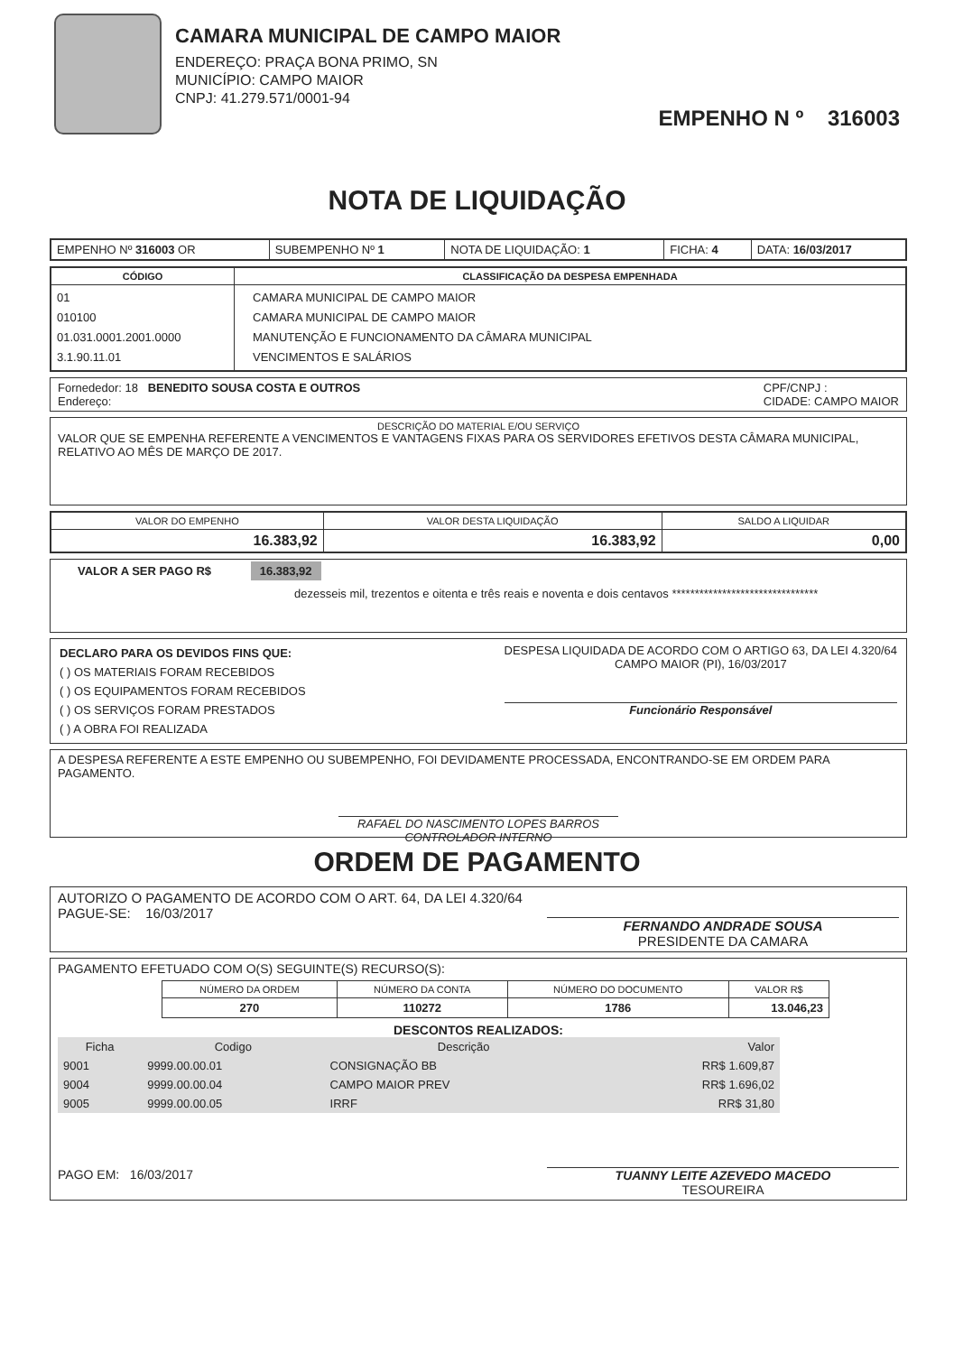CAMARA MUNICIPAL DE CAMPO MAIOR
ENDEREÇO: PRAÇA BONA PRIMO, SN
MUNICÍPIO: CAMPO MAIOR
CNPJ: 41.279.571/0001-94
EMPENHO N º 316003
NOTA DE LIQUIDAÇÃO
| EMPENHO Nº 316003 OR | SUBEMPENHO Nº 1 | NOTA DE LIQUIDAÇÃO: 1 | FICHA: 4 | DATA: 16/03/2017 |
| CÓDIGO | CLASSIFICAÇÃO DA DESPESA EMPENHADA |
| --- | --- |
| 01 010100 01.031.0001.2001.0000 3.1.90.11.01 | CAMARA MUNICIPAL DE CAMPO MAIOR CAMARA MUNICIPAL DE CAMPO MAIOR MANUTENÇÃO E FUNCIONAMENTO DA CÂMARA MUNICIPAL VENCIMENTOS E SALÁRIOS |
Fornededor: 18 BENEDITO SOUSA COSTA E OUTROS
Endereço:
CPF/CNPJ :
CIDADE: CAMPO MAIOR
DESCRIÇÃO DO MATERIAL E/OU SERVIÇO
VALOR QUE SE EMPENHA REFERENTE A VENCIMENTOS E VANTAGENS FIXAS PARA OS SERVIDORES EFETIVOS DESTA CÂMARA MUNICIPAL, RELATIVO AO MÊS DE MARÇO DE 2017.
| VALOR DO EMPENHO | VALOR DESTA LIQUIDAÇÃO | SALDO A LIQUIDAR |
| --- | --- | --- |
| 16.383,92 | 16.383,92 | 0,00 |
VALOR A SER PAGO R$ 16.383,92
dezesseis mil, trezentos e oitenta e três reais e noventa e dois centavos ********************************
DECLARO PARA OS DEVIDOS FINS QUE:
( ) OS MATERIAIS FORAM RECEBIDOS
( ) OS EQUIPAMENTOS FORAM RECEBIDOS
( ) OS SERVIÇOS FORAM PRESTADOS
( ) A OBRA FOI REALIZADA
DESPESA LIQUIDADA DE ACORDO COM O ARTIGO 63, DA LEI 4.320/64
CAMPO MAIOR (PI), 16/03/2017
Funcionário Responsável
A DESPESA REFERENTE A ESTE EMPENHO OU SUBEMPENHO, FOI DEVIDAMENTE PROCESSADA, ENCONTRANDO-SE EM ORDEM PARA PAGAMENTO.
RAFAEL DO NASCIMENTO LOPES BARROS
CONTROLADOR INTERNO
ORDEM DE PAGAMENTO
AUTORIZO O PAGAMENTO DE ACORDO COM O ART. 64, DA LEI 4.320/64
PAGUE-SE: 16/03/2017
FERNANDO ANDRADE SOUSA
PRESIDENTE DA CAMARA
PAGAMENTO EFETUADO COM O(S) SEGUINTE(S) RECURSO(S):
| NÚMERO DA ORDEM | NÚMERO DA CONTA | NÚMERO DO DOCUMENTO | VALOR R$ |
| --- | --- | --- | --- |
| 270 | 110272 | 1786 | 13.046,23 |
DESCONTOS REALIZADOS:
| Ficha | Codigo | Descrição | Valor |
| --- | --- | --- | --- |
| 9001 | 9999.00.00.01 | CONSIGNAÇÃO BB | RR$ 1.609,87 |
| 9004 | 9999.00.00.04 | CAMPO MAIOR PREV | RR$ 1.696,02 |
| 9005 | 9999.00.00.05 | IRRF | RR$ 31,80 |
PAGO EM: 16/03/2017 TUANNY LEITE AZEVEDO MACEDO
TESOUREIRA